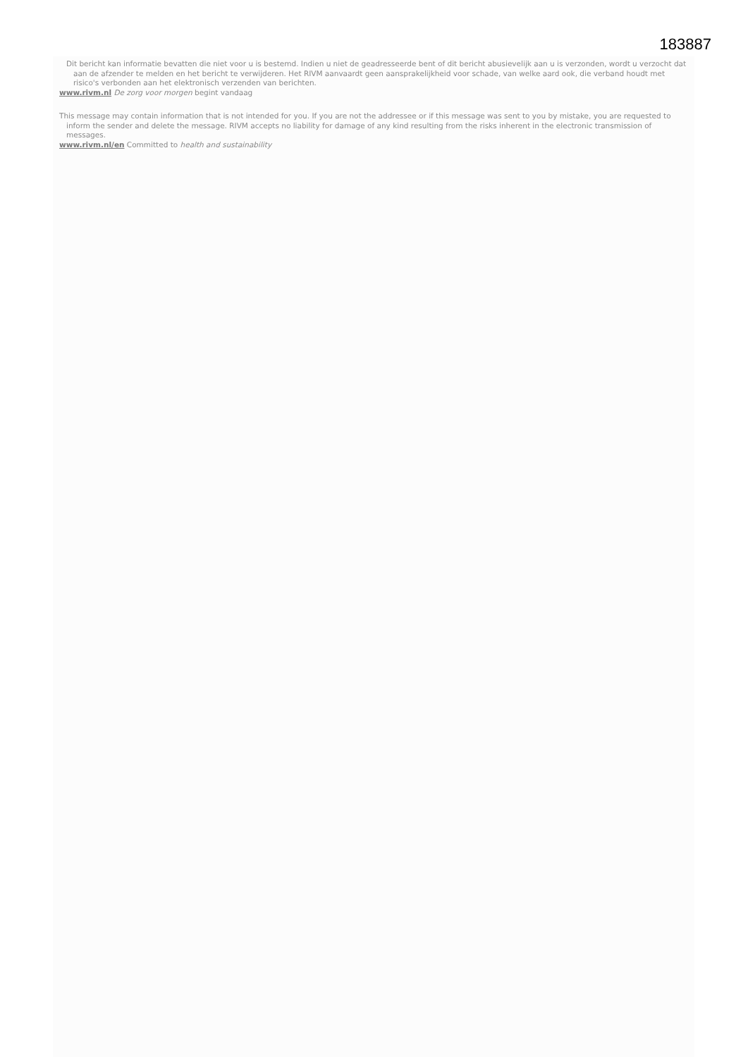183887
Dit bericht kan informatie bevatten die niet voor u is bestemd. Indien u niet de geadresseerde bent of dit bericht abusievelijk aan u is verzonden, wordt u verzocht dat aan de afzender te melden en het bericht te verwijderen. Het RIVM aanvaardt geen aansprakelijkheid voor schade, van welke aard ook, die verband houdt met risico's verbonden aan het elektronisch verzenden van berichten.
www.rivm.nl De zorg voor morgen begint vandaag
This message may contain information that is not intended for you. If you are not the addressee or if this message was sent to you by mistake, you are requested to inform the sender and delete the message. RIVM accepts no liability for damage of any kind resulting from the risks inherent in the electronic transmission of messages.
www.rivm.nl/en Committed to health and sustainability